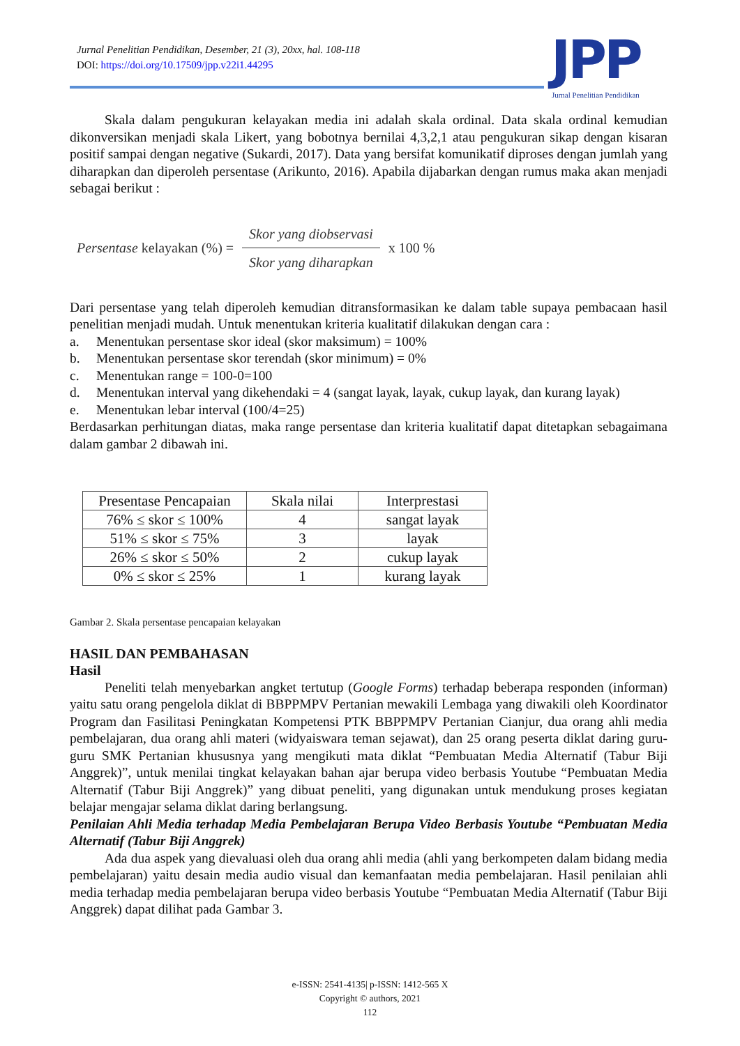Jurnal Penelitian Pendidikan, Desember, 21 (3), 20xx, hal. 108-118
DOI: https://doi.org/10.17509/jpp.v22i1.44295
JPP
Jurnal Penelitian Pendidikan
Skala dalam pengukuran kelayakan media ini adalah skala ordinal. Data skala ordinal kemudian dikonversikan menjadi skala Likert, yang bobotnya bernilai 4,3,2,1 atau pengukuran sikap dengan kisaran positif sampai dengan negative (Sukardi, 2017). Data yang bersifat komunikatif diproses dengan jumlah yang diharapkan dan diperoleh persentase (Arikunto, 2016). Apabila dijabarkan dengan rumus maka akan menjadi sebagai berikut :
Persentase kelayakan (%) =
Skor yang diobservasi
Skor yang diharapkan
x 100 %
Dari persentase yang telah diperoleh kemudian ditransformasikan ke dalam table supaya pembacaan hasil penelitian menjadi mudah. Untuk menentukan kriteria kualitatif dilakukan dengan cara :
a. Menentukan persentase skor ideal (skor maksimum) = 100%
b. Menentukan persentase skor terendah (skor minimum) = 0%
c. Menentukan range = 100-0=100
d. Menentukan interval yang dikehendaki = 4 (sangat layak, layak, cukup layak, dan kurang layak)
e. Menentukan lebar interval (100/4=25)
Berdasarkan perhitungan diatas, maka range persentase dan kriteria kualitatif dapat ditetapkan sebagaimana dalam gambar 2 dibawah ini.
| Presentase Pencapaian | Skala nilai | Interprestasi |
| --- | --- | --- |
| 76% ≤ skor ≤ 100% | 4 | sangat layak |
| 51% ≤ skor ≤ 75% | 3 | layak |
| 26% ≤ skor ≤ 50% | 2 | cukup layak |
| 0% ≤ skor ≤ 25% | 1 | kurang layak |
Gambar 2. Skala persentase pencapaian kelayakan
HASIL DAN PEMBAHASAN
Hasil
Peneliti telah menyebarkan angket tertutup (Google Forms) terhadap beberapa responden (informan) yaitu satu orang pengelola diklat di BBPPMPV Pertanian mewakili Lembaga yang diwakili oleh Koordinator Program dan Fasilitasi Peningkatan Kompetensi PTK BBPPMPV Pertanian Cianjur, dua orang ahli media pembelajaran, dua orang ahli materi (widyaiswara teman sejawat), dan 25 orang peserta diklat daring guru-guru SMK Pertanian khususnya yang mengikuti mata diklat “Pembuatan Media Alternatif (Tabur Biji Anggrek)”, untuk menilai tingkat kelayakan bahan ajar berupa video berbasis Youtube “Pembuatan Media Alternatif (Tabur Biji Anggrek)” yang dibuat peneliti, yang digunakan untuk mendukung proses kegiatan belajar mengajar selama diklat daring berlangsung.
Penilaian Ahli Media terhadap Media Pembelajaran Berupa Video Berbasis Youtube “Pembuatan Media Alternatif (Tabur Biji Anggrek)
Ada dua aspek yang dievaluasi oleh dua orang ahli media (ahli yang berkompeten dalam bidang media pembelajaran) yaitu desain media audio visual dan kemanfaatan media pembelajaran. Hasil penilaian ahli media terhadap media pembelajaran berupa video berbasis Youtube “Pembuatan Media Alternatif (Tabur Biji Anggrek) dapat dilihat pada Gambar 3.
e-ISSN: 2541-4135| p-ISSN: 1412-565 X
Copyright © authors, 2021
112